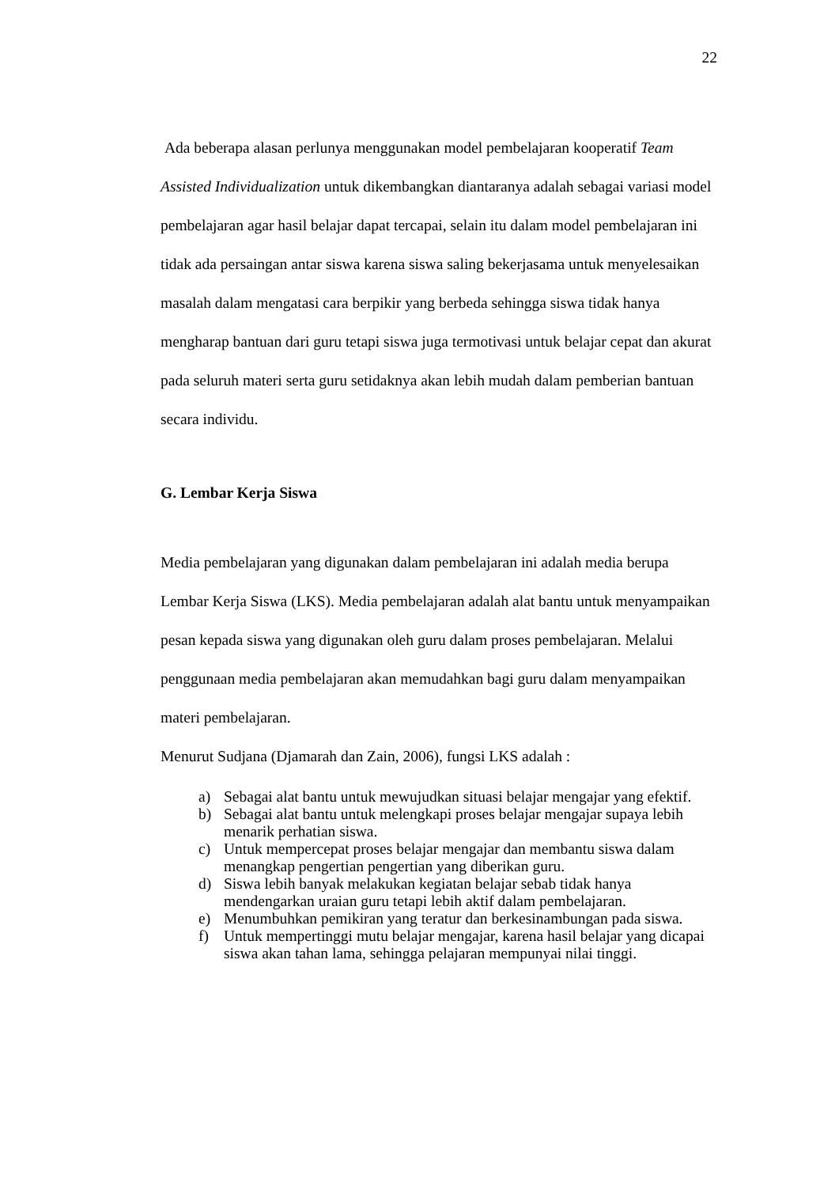22
Ada beberapa alasan perlunya menggunakan model pembelajaran kooperatif Team Assisted Individualization untuk dikembangkan diantaranya adalah sebagai variasi model pembelajaran agar hasil belajar dapat tercapai, selain itu dalam model pembelajaran ini tidak ada persaingan antar siswa karena siswa saling bekerjasama untuk menyelesaikan masalah dalam mengatasi cara berpikir yang berbeda sehingga siswa tidak hanya mengharap bantuan dari guru tetapi siswa juga termotivasi untuk belajar cepat dan akurat pada seluruh materi serta guru setidaknya akan lebih mudah dalam pemberian bantuan secara individu.
G. Lembar Kerja Siswa
Media pembelajaran yang digunakan dalam pembelajaran ini adalah media berupa Lembar Kerja Siswa (LKS). Media pembelajaran adalah alat bantu untuk menyampaikan pesan kepada siswa yang digunakan oleh guru dalam proses pembelajaran. Melalui penggunaan media pembelajaran akan memudahkan bagi guru dalam menyampaikan materi pembelajaran.
Menurut Sudjana (Djamarah dan Zain, 2006), fungsi LKS adalah :
a) Sebagai alat bantu untuk mewujudkan situasi belajar mengajar yang efektif.
b) Sebagai alat bantu untuk melengkapi proses belajar mengajar supaya lebih menarik perhatian siswa.
c) Untuk mempercepat proses belajar mengajar dan membantu siswa dalam menangkap pengertian pengertian yang diberikan guru.
d) Siswa lebih banyak melakukan kegiatan belajar sebab tidak hanya mendengarkan uraian guru tetapi lebih aktif dalam pembelajaran.
e) Menumbuhkan pemikiran yang teratur dan berkesinambungan pada siswa.
f) Untuk mempertinggi mutu belajar mengajar, karena hasil belajar yang dicapai siswa akan tahan lama, sehingga pelajaran mempunyai nilai tinggi.